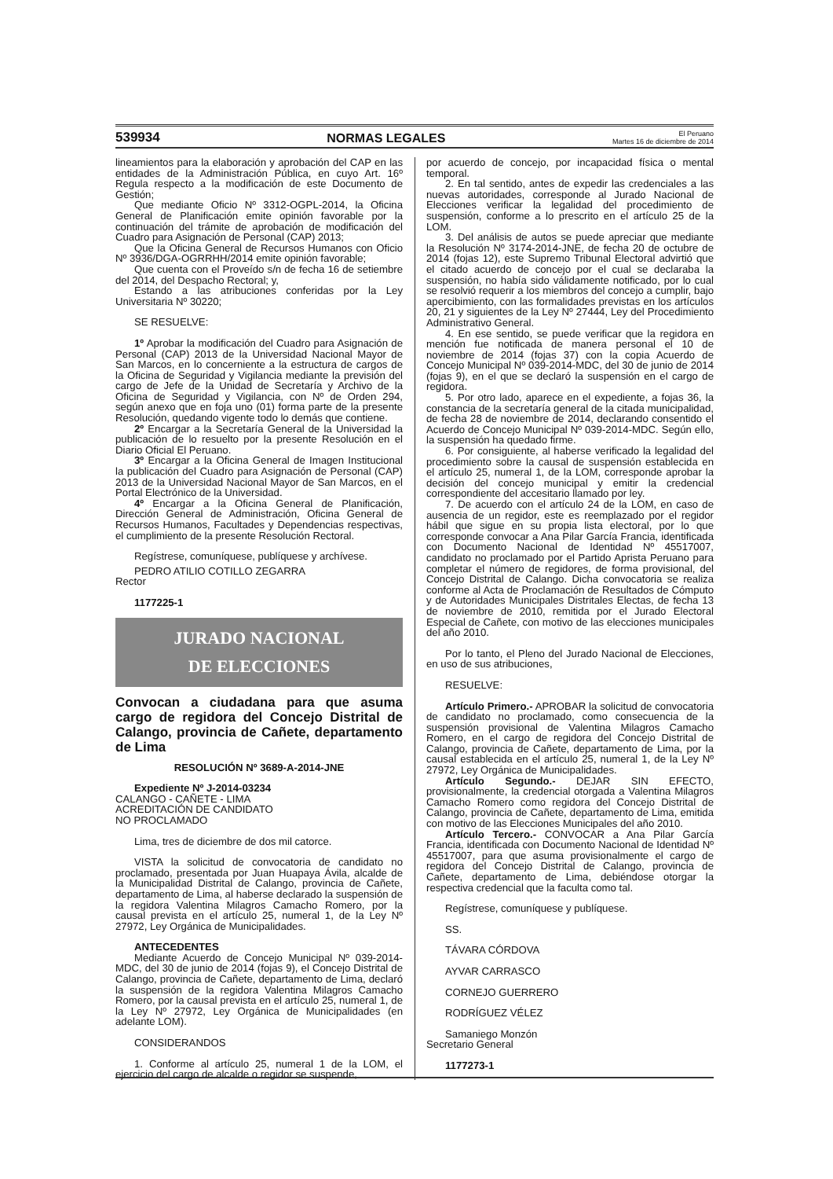539934 NORMAS LEGALES El Peruano
Martes 16 de diciembre de 2014
lineamientos para la elaboración y aprobación del CAP en las entidades de la Administración Pública, en cuyo Art. 16º Regula respecto a la modificación de este Documento de Gestión;
Que mediante Oficio Nº 3312-OGPL-2014, la Oficina General de Planificación emite opinión favorable por la continuación del trámite de aprobación de modificación del Cuadro para Asignación de Personal (CAP) 2013;
Que la Oficina General de Recursos Humanos con Oficio Nº 3936/DGA-OGRRHH/2014 emite opinión favorable;
Que cuenta con el Proveído s/n de fecha 16 de setiembre del 2014, del Despacho Rectoral; y,
Estando a las atribuciones conferidas por la Ley Universitaria Nº 30220;
SE RESUELVE:
1º Aprobar la modificación del Cuadro para Asignación de Personal (CAP) 2013 de la Universidad Nacional Mayor de San Marcos, en lo concerniente a la estructura de cargos de la Oficina de Seguridad y Vigilancia mediante la previsión del cargo de Jefe de la Unidad de Secretaría y Archivo de la Oficina de Seguridad y Vigilancia, con Nº de Orden 294, según anexo que en foja uno (01) forma parte de la presente Resolución, quedando vigente todo lo demás que contiene.
2º Encargar a la Secretaría General de la Universidad la publicación de lo resuelto por la presente Resolución en el Diario Oficial El Peruano.
3º Encargar a la Oficina General de Imagen Institucional la publicación del Cuadro para Asignación de Personal (CAP) 2013 de la Universidad Nacional Mayor de San Marcos, en el Portal Electrónico de la Universidad.
4º Encargar a la Oficina General de Planificación, Dirección General de Administración, Oficina General de Recursos Humanos, Facultades y Dependencias respectivas, el cumplimiento de la presente Resolución Rectoral.
Regístrese, comuníquese, publíquese y archívese.
PEDRO ATILIO COTILLO ZEGARRA
Rector
1177225-1
JURADO NACIONAL
DE ELECCIONES
Convocan a ciudadana para que asuma cargo de regidora del Concejo Distrital de Calango, provincia de Cañete, departamento de Lima
RESOLUCIÓN Nº 3689-A-2014-JNE
Expediente Nº J-2014-03234
CALANGO - CAÑETE - LIMA
ACREDITACIÓN DE CANDIDATO
NO PROCLAMADO
Lima, tres de diciembre de dos mil catorce.
VISTA la solicitud de convocatoria de candidato no proclamado, presentada por Juan Huapaya Ávila, alcalde de la Municipalidad Distrital de Calango, provincia de Cañete, departamento de Lima, al haberse declarado la suspensión de la regidora Valentina Milagros Camacho Romero, por la causal prevista en el artículo 25, numeral 1, de la Ley Nº 27972, Ley Orgánica de Municipalidades.
ANTECEDENTES
Mediante Acuerdo de Concejo Municipal Nº 039-2014-MDC, del 30 de junio de 2014 (fojas 9), el Concejo Distrital de Calango, provincia de Cañete, departamento de Lima, declaró la suspensión de la regidora Valentina Milagros Camacho Romero, por la causal prevista en el artículo 25, numeral 1, de la Ley Nº 27972, Ley Orgánica de Municipalidades (en adelante LOM).
CONSIDERANDOS
1. Conforme al artículo 25, numeral 1 de la LOM, el ejercicio del cargo de alcalde o regidor se suspende,
por acuerdo de concejo, por incapacidad física o mental temporal.
2. En tal sentido, antes de expedir las credenciales a las nuevas autoridades, corresponde al Jurado Nacional de Elecciones verificar la legalidad del procedimiento de suspensión, conforme a lo prescrito en el artículo 25 de la LOM.
3. Del análisis de autos se puede apreciar que mediante la Resolución Nº 3174-2014-JNE, de fecha 20 de octubre de 2014 (fojas 12), este Supremo Tribunal Electoral advirtió que el citado acuerdo de concejo por el cual se declaraba la suspensión, no había sido válidamente notificado, por lo cual se resolvió requerir a los miembros del concejo a cumplir, bajo apercibimiento, con las formalidades previstas en los artículos 20, 21 y siguientes de la Ley Nº 27444, Ley del Procedimiento Administrativo General.
4. En ese sentido, se puede verificar que la regidora en mención fue notificada de manera personal el 10 de noviembre de 2014 (fojas 37) con la copia Acuerdo de Concejo Municipal Nº 039-2014-MDC, del 30 de junio de 2014 (fojas 9), en el que se declaró la suspensión en el cargo de regidora.
5. Por otro lado, aparece en el expediente, a fojas 36, la constancia de la secretaría general de la citada municipalidad, de fecha 28 de noviembre de 2014, declarando consentido el Acuerdo de Concejo Municipal Nº 039-2014-MDC. Según ello, la suspensión ha quedado firme.
6. Por consiguiente, al haberse verificado la legalidad del procedimiento sobre la causal de suspensión establecida en el artículo 25, numeral 1, de la LOM, corresponde aprobar la decisión del concejo municipal y emitir la credencial correspondiente del accesitario llamado por ley.
7. De acuerdo con el artículo 24 de la LOM, en caso de ausencia de un regidor, este es reemplazado por el regidor hábil que sigue en su propia lista electoral, por lo que corresponde convocar a Ana Pilar García Francia, identificada con Documento Nacional de Identidad Nº 45517007, candidato no proclamado por el Partido Aprista Peruano para completar el número de regidores, de forma provisional, del Concejo Distrital de Calango. Dicha convocatoria se realiza conforme al Acta de Proclamación de Resultados de Cómputo y de Autoridades Municipales Distritales Electas, de fecha 13 de noviembre de 2010, remitida por el Jurado Electoral Especial de Cañete, con motivo de las elecciones municipales del año 2010.
Por lo tanto, el Pleno del Jurado Nacional de Elecciones, en uso de sus atribuciones,
RESUELVE:
Artículo Primero.- APROBAR la solicitud de convocatoria de candidato no proclamado, como consecuencia de la suspensión provisional de Valentina Milagros Camacho Romero, en el cargo de regidora del Concejo Distrital de Calango, provincia de Cañete, departamento de Lima, por la causal establecida en el artículo 25, numeral 1, de la Ley Nº 27972, Ley Orgánica de Municipalidades.
Artículo Segundo.- DEJAR SIN EFECTO, provisionalmente, la credencial otorgada a Valentina Milagros Camacho Romero como regidora del Concejo Distrital de Calango, provincia de Cañete, departamento de Lima, emitida con motivo de las Elecciones Municipales del año 2010.
Artículo Tercero.- CONVOCAR a Ana Pilar García Francia, identificada con Documento Nacional de Identidad Nº 45517007, para que asuma provisionalmente el cargo de regidora del Concejo Distrital de Calango, provincia de Cañete, departamento de Lima, debiéndose otorgar la respectiva credencial que la faculta como tal.
Regístrese, comuníquese y publíquese.
SS.
TÁVARA CÓRDOVA
AYVAR CARRASCO
CORNEJO GUERRERO
RODRÍGUEZ VÉLEZ
Samaniego Monzón
Secretario General
1177273-1